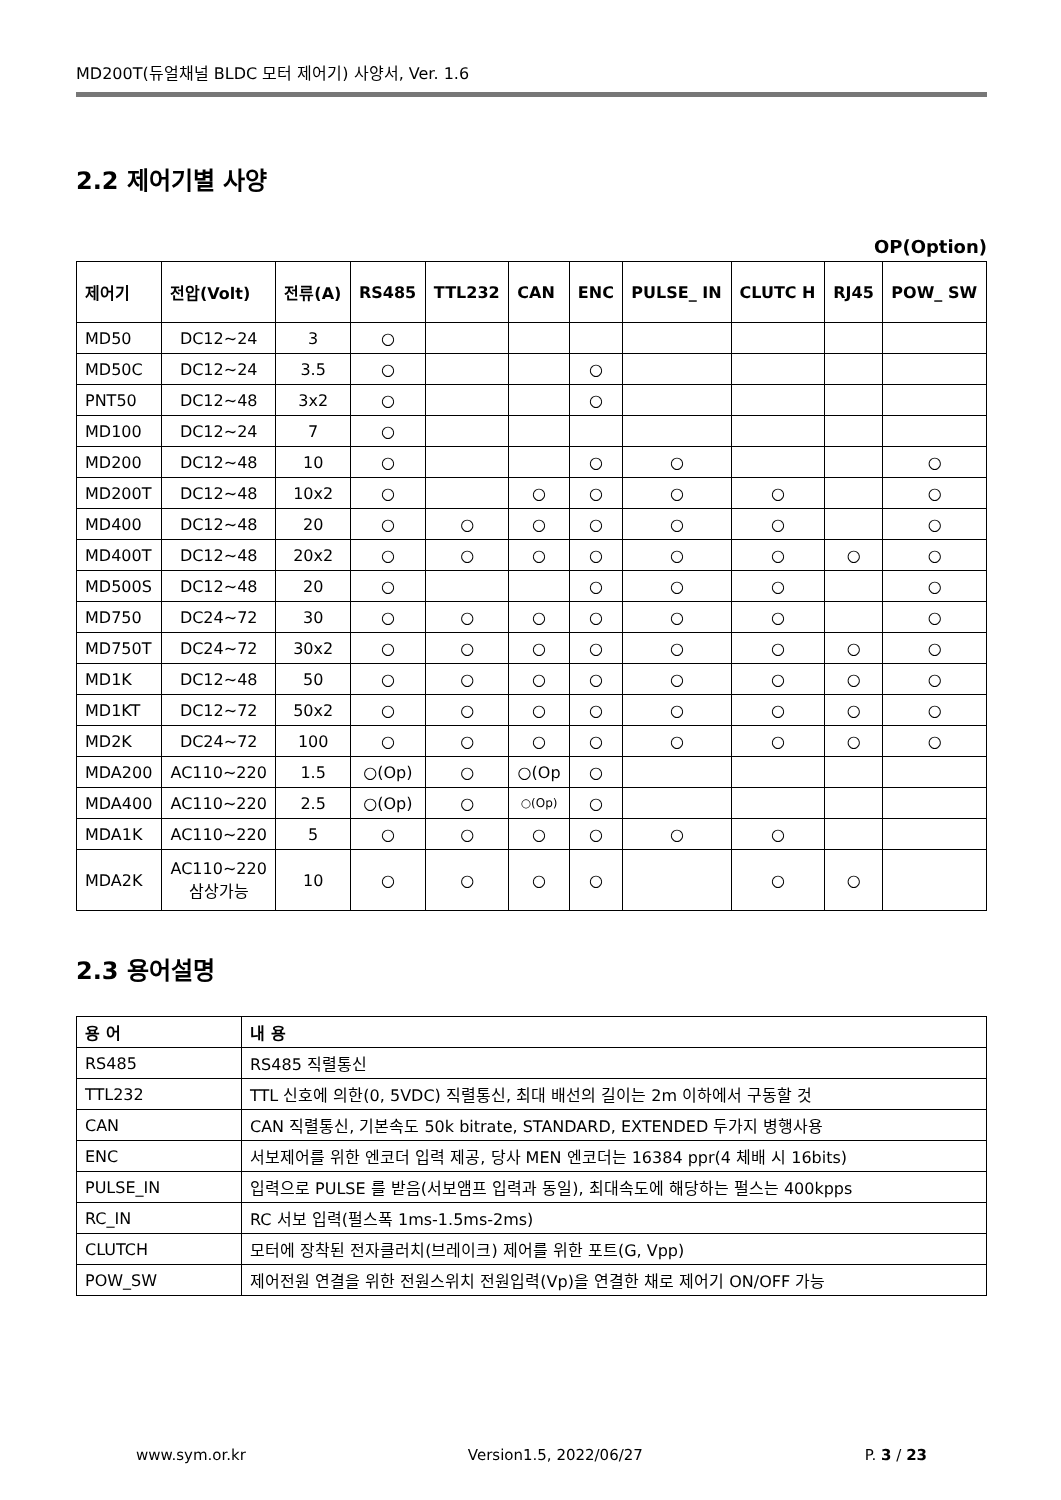MD200T(듀얼채널 BLDC 모터 제어기) 사양서, Ver. 1.6
2.2 제어기별 사양
OP(Option)
| 제어기 | 전압(Volt) | 전류(A) | RS485 | TTL232 | CAN | ENC | PULSE_ IN | CLUTC H | RJ45 | POW_ SW |
| --- | --- | --- | --- | --- | --- | --- | --- | --- | --- | --- |
| MD50 | DC12~24 | 3 | ○ | | | | | | | |
| MD50C | DC12~24 | 3.5 | ○ | | | ○ | | | | |
| PNT50 | DC12~48 | 3x2 | ○ | | | ○ | | | | |
| MD100 | DC12~24 | 7 | ○ | | | | | | | |
| MD200 | DC12~48 | 10 | ○ | | | ○ | ○ | | | ○ |
| MD200T | DC12~48 | 10x2 | ○ | | ○ | ○ | ○ | ○ | | ○ |
| MD400 | DC12~48 | 20 | ○ | ○ | ○ | ○ | ○ | ○ | | ○ |
| MD400T | DC12~48 | 20x2 | ○ | ○ | ○ | ○ | ○ | ○ | ○ | ○ |
| MD500S | DC12~48 | 20 | ○ | | | ○ | ○ | ○ | | ○ |
| MD750 | DC24~72 | 30 | ○ | ○ | ○ | ○ | ○ | ○ | | ○ |
| MD750T | DC24~72 | 30x2 | ○ | ○ | ○ | ○ | ○ | ○ | ○ | ○ |
| MD1K | DC12~48 | 50 | ○ | ○ | ○ | ○ | ○ | ○ | ○ | ○ |
| MD1KT | DC12~72 | 50x2 | ○ | ○ | ○ | ○ | ○ | ○ | ○ | ○ |
| MD2K | DC24~72 | 100 | ○ | ○ | ○ | ○ | ○ | ○ | ○ | ○ |
| MDA200 | AC110~220 | 1.5 | ○(Op) | ○ | ○(Op | ○ | | | | |
| MDA400 | AC110~220 | 2.5 | ○(Op) | ○ | ○(Op) | ○ | | | | |
| MDA1K | AC110~220 | 5 | ○ | ○ | ○ | ○ | ○ | ○ | | |
| MDA2K | AC110~220 삼상가능 | 10 | ○ | ○ | ○ | ○ | | ○ | ○ | |
2.3 용어설명
| 용 어 | 내 용 |
| --- | --- |
| RS485 | RS485 직렬통신 |
| TTL232 | TTL 신호에 의한(0, 5VDC) 직렬통신, 최대 배선의 길이는 2m 이하에서 구동할 것 |
| CAN | CAN 직렬통신, 기본속도 50k bitrate, STANDARD, EXTENDED 두가지 병행사용 |
| ENC | 서보제어를 위한 엔코더 입력 제공, 당사 MEN 엔코더는 16384 ppr(4 체배 시 16bits) |
| PULSE_IN | 입력으로 PULSE 를 받음(서보앰프 입력과 동일), 최대속도에 해당하는 펄스는 400kpps |
| RC_IN | RC 서보 입력(펄스폭 1ms-1.5ms-2ms) |
| CLUTCH | 모터에 장착된 전자클러치(브레이크) 제어를 위한 포트(G, Vpp) |
| POW_SW | 제어전원 연결을 위한 전원스위치 전원입력(Vp)을 연결한 채로 제어기 ON/OFF 가능 |
www.sym.or.kr Version1.5, 2022/06/27 P. 3 / 23